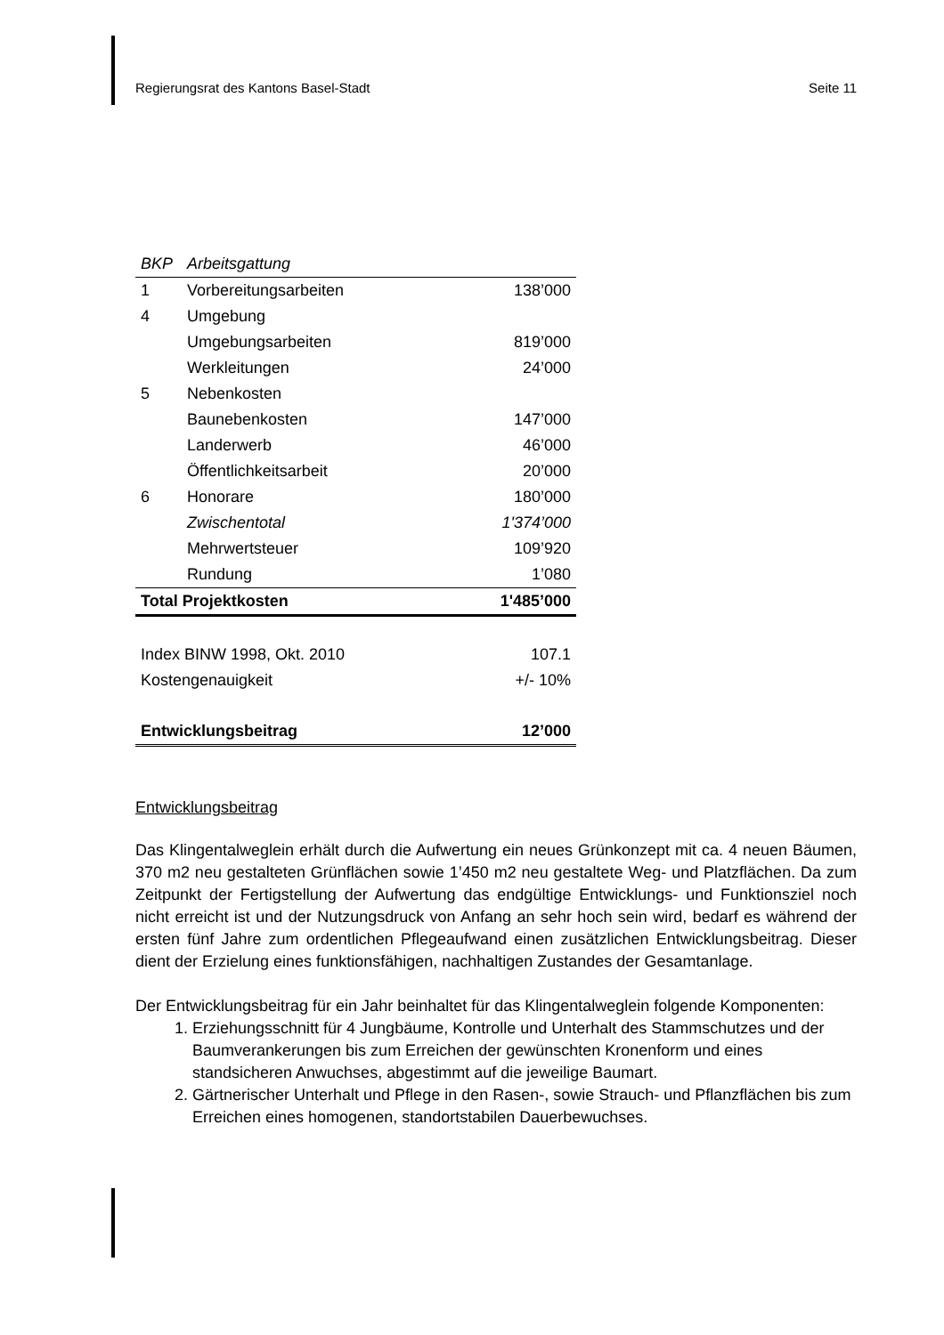Regierungsrat des Kantons Basel-Stadt Seite 11
| BKP | Arbeitsgattung | |
| 1 | Vorbereitungsarbeiten | 138’000 |
| 4 | Umgebung | |
| | Umgebungsarbeiten | 819’000 |
| | Werkleitungen | 24’000 |
| 5 | Nebenkosten | |
| | Baunebenkosten | 147’000 |
| | Landerwerb | 46’000 |
| | Öffentlichkeitsarbeit | 20’000 |
| 6 | Honorare | 180’000 |
| | Zwischentotal | 1'374’000 |
| | Mehrwertsteuer | 109’920 |
| | Rundung | 1’080 |
| Total Projektkosten | | 1'485’000 |
| Index BINW 1998, Okt. 2010 | | 107.1 |
| Kostengenauigkeit | | +/- 10% |
| Entwicklungsbeitrag | | 12’000 |
Entwicklungsbeitrag
Das Klingentalweglein erhält durch die Aufwertung ein neues Grünkonzept mit ca. 4 neuen Bäumen, 370 m2 neu gestalteten Grünflächen sowie 1’450 m2 neu gestaltete Weg- und Platzflächen. Da zum Zeitpunkt der Fertigstellung der Aufwertung das endgültige Entwicklungs- und Funktionsziel noch nicht erreicht ist und der Nutzungsdruck von Anfang an sehr hoch sein wird, bedarf es während der ersten fünf Jahre zum ordentlichen Pflegeaufwand einen zusätzlichen Entwicklungsbeitrag. Dieser dient der Erzielung eines funktionsfähigen, nachhaltigen Zustandes der Gesamtanlage.
Der Entwicklungsbeitrag für ein Jahr beinhaltet für das Klingentalweglein folgende Komponenten:
1. Erziehungsschnitt für 4 Jungbäume, Kontrolle und Unterhalt des Stammschutzes und der Baumverankerungen bis zum Erreichen der gewünschten Kronenform und eines standsicheren Anwuchses, abgestimmt auf die jeweilige Baumart.
2. Gärtnerischer Unterhalt und Pflege in den Rasen-, sowie Strauch- und Pflanzflächen bis zum Erreichen eines homogenen, standortstabilen Dauerbewuchses.